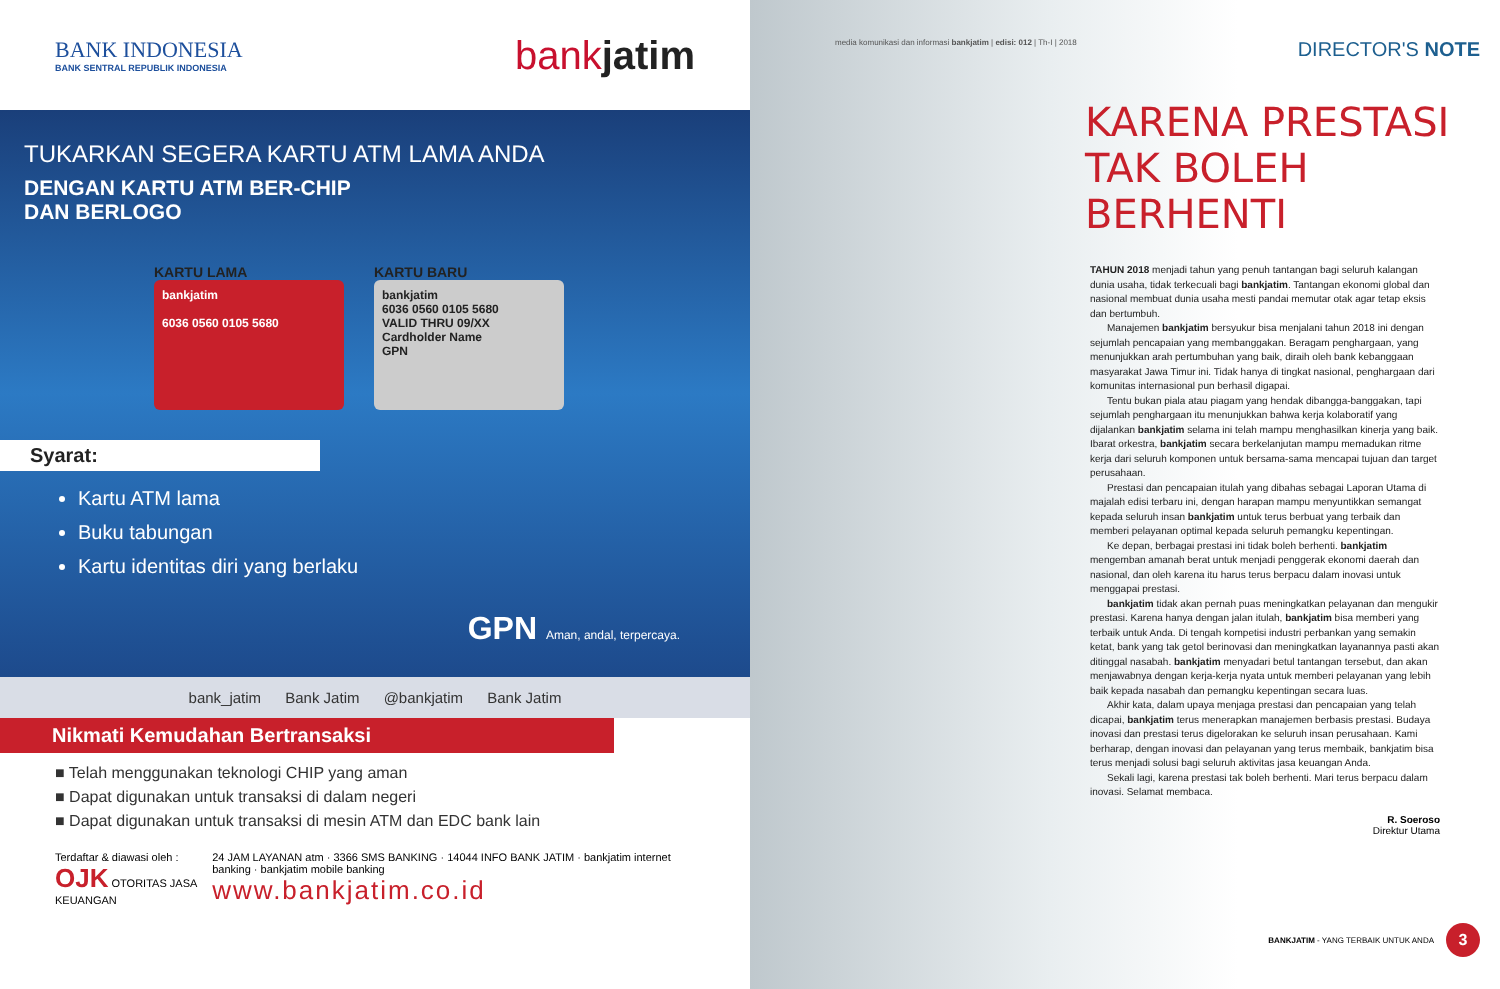BANK INDONESIA
BANK SENTRAL REPUBLIK INDONESIA
bankjatim
TUKARKAN SEGERA KARTU ATM LAMA ANDA
DENGAN KARTU ATM BER-CHIP
DAN BERLOGO
KARTU LAMA
bankjatim
6036 0560 0105 5680
KARTU BARU
bankjatim
6036 0560 0105 5680
VALID THRU 09/XX
Cardholder Name
GPN
Syarat:
Kartu ATM lama
Buku tabungan
Kartu identitas diri yang berlaku
GPN Aman, andal, terpercaya.
bank_jatim Bank Jatim @bankjatim Bank Jatim
Nikmati Kemudahan Bertransaksi
■ Telah menggunakan teknologi CHIP yang aman
■ Dapat digunakan untuk transaksi di dalam negeri
■ Dapat digunakan untuk transaksi di mesin ATM dan EDC bank lain
Terdaftar & diawasi oleh :
OJK OTORITAS JASA KEUANGAN
24 JAM LAYANAN atm · 3366 SMS BANKING · 14044 INFO BANK JATIM · bankjatim internet banking · bankjatim mobile banking
www.bankjatim.co.id
media komunikasi dan informasi bankjatim | edisi: 012 | Th-I | 2018
DIRECTOR'S NOTE
KARENA PRESTASI
TAK BOLEH BERHENTI
TAHUN 2018 menjadi tahun yang penuh tantangan bagi seluruh kalangan dunia usaha, tidak terkecuali bagi bankjatim. Tantangan ekonomi global dan nasional membuat dunia usaha mesti pandai memutar otak agar tetap eksis dan bertumbuh.
Manajemen bankjatim bersyukur bisa menjalani tahun 2018 ini dengan sejumlah pencapaian yang membanggakan. Beragam penghargaan, yang menunjukkan arah pertumbuhan yang baik, diraih oleh bank kebanggaan masyarakat Jawa Timur ini. Tidak hanya di tingkat nasional, penghargaan dari komunitas internasional pun berhasil digapai.
Tentu bukan piala atau piagam yang hendak dibangga-banggakan, tapi sejumlah penghargaan itu menunjukkan bahwa kerja kolaboratif yang dijalankan bankjatim selama ini telah mampu menghasilkan kinerja yang baik. Ibarat orkestra, bankjatim secara berkelanjutan mampu memadukan ritme kerja dari seluruh komponen untuk bersama-sama mencapai tujuan dan target perusahaan.
Prestasi dan pencapaian itulah yang dibahas sebagai Laporan Utama di majalah edisi terbaru ini, dengan harapan mampu menyuntikkan semangat kepada seluruh insan bankjatim untuk terus berbuat yang terbaik dan memberi pelayanan optimal kepada seluruh pemangku kepentingan.
Ke depan, berbagai prestasi ini tidak boleh berhenti. bankjatim mengemban amanah berat untuk menjadi penggerak ekonomi daerah dan nasional, dan oleh karena itu harus terus berpacu dalam inovasi untuk menggapai prestasi.
bankjatim tidak akan pernah puas meningkatkan pelayanan dan mengukir prestasi. Karena hanya dengan jalan itulah, bankjatim bisa memberi yang terbaik untuk Anda. Di tengah kompetisi industri perbankan yang semakin ketat, bank yang tak getol berinovasi dan meningkatkan layanannya pasti akan ditinggal nasabah. bankjatim menyadari betul tantangan tersebut, dan akan menjawabnya dengan kerja-kerja nyata untuk memberi pelayanan yang lebih baik kepada nasabah dan pemangku kepentingan secara luas.
Akhir kata, dalam upaya menjaga prestasi dan pencapaian yang telah dicapai, bankjatim terus menerapkan manajemen berbasis prestasi. Budaya inovasi dan prestasi terus digelorakan ke seluruh insan perusahaan. Kami berharap, dengan inovasi dan pelayanan yang terus membaik, bankjatim bisa terus menjadi solusi bagi seluruh aktivitas jasa keuangan Anda.
Sekali lagi, karena prestasi tak boleh berhenti. Mari terus berpacu dalam inovasi. Selamat membaca.
R. Soeroso
Direktur Utama
BANKJATIM - YANG TERBAIK UNTUK ANDA
3